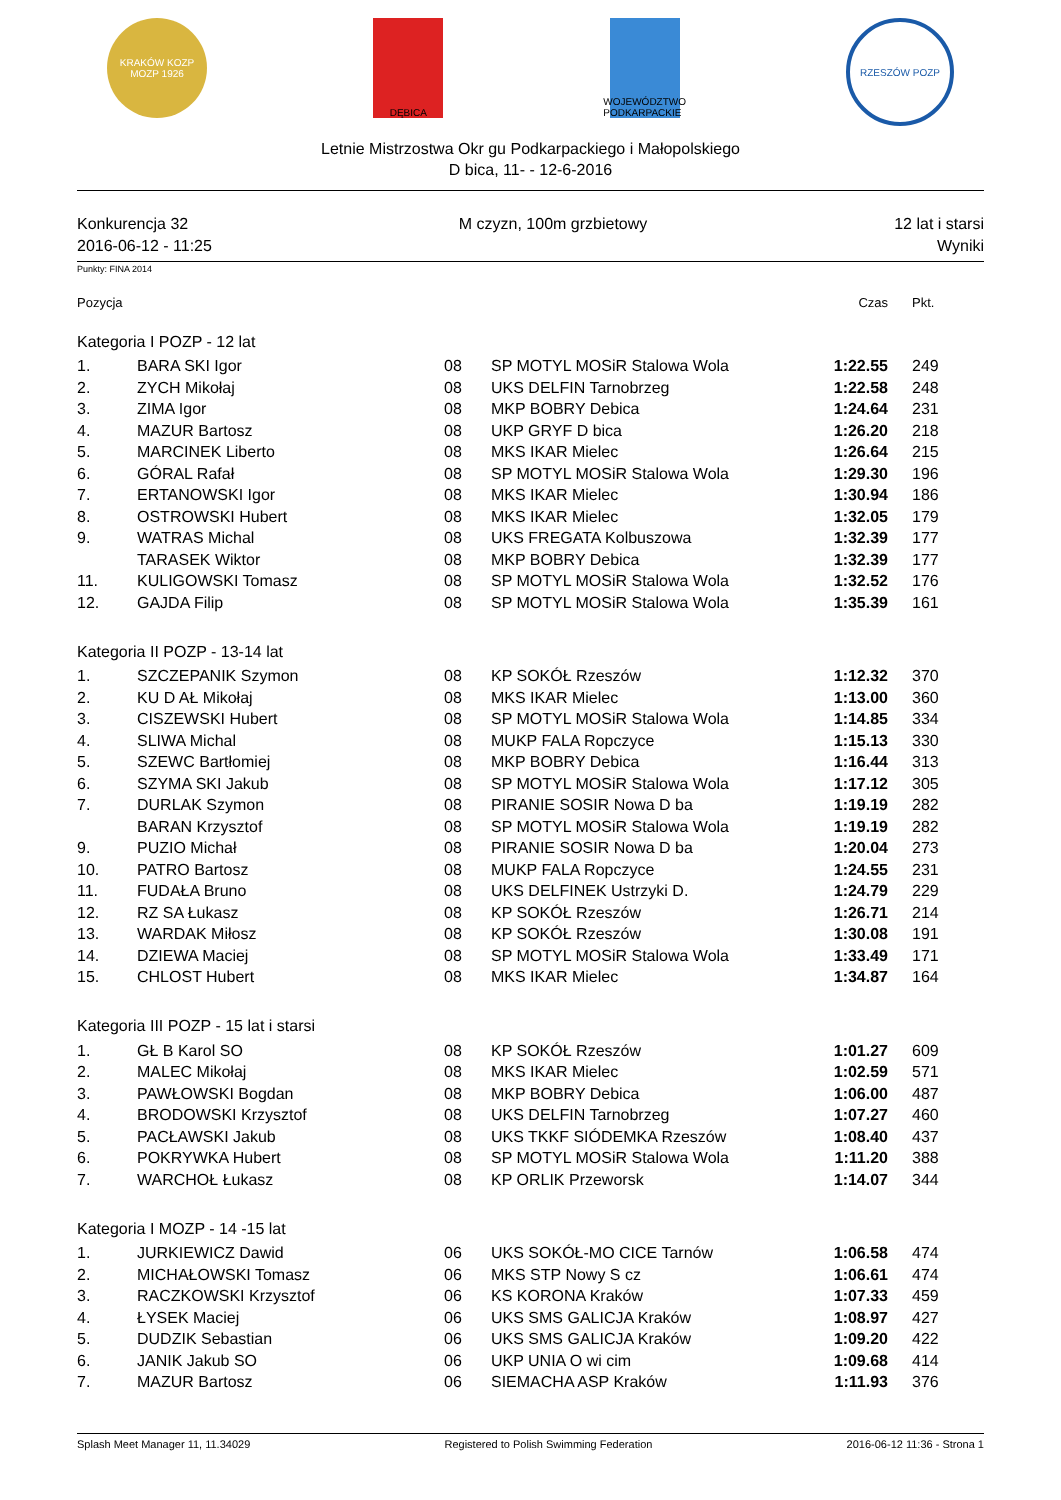KRAKÓW KOZP MOZP 1926
DĘBICA WOJEWÓDZTWO PODKARPACKIE
RZESZÓW POZP
Letnie Mistrzostwa Okr gu Podkarpackiego i Małopolskiego
D bica, 11- - 12-6-2016
Konkurencja 32
2016-06-12 - 11:25
M czyzn, 100m grzbietowy 12 lat i starsi
Wyniki
Punkty: FINA 2014
| Pozycja | | | | Czas | Pkt. |
| Kategoria I POZP - 12 lat | | | | | |
| 1. | BARA SKI Igor | 08 | SP MOTYL MOSiR Stalowa Wola | 1:22.55 | 249 |
| 2. | ZYCH Mikołaj | 08 | UKS DELFIN Tarnobrzeg | 1:22.58 | 248 |
| 3. | ZIMA Igor | 08 | MKP BOBRY Debica | 1:24.64 | 231 |
| 4. | MAZUR Bartosz | 08 | UKP GRYF D bica | 1:26.20 | 218 |
| 5. | MARCINEK Liberto | 08 | MKS IKAR Mielec | 1:26.64 | 215 |
| 6. | GÓRAL Rafał | 08 | SP MOTYL MOSiR Stalowa Wola | 1:29.30 | 196 |
| 7. | ERTANOWSKI Igor | 08 | MKS IKAR Mielec | 1:30.94 | 186 |
| 8. | OSTROWSKI Hubert | 08 | MKS IKAR Mielec | 1:32.05 | 179 |
| 9. | WATRAS Michal | 08 | UKS FREGATA Kolbuszowa | 1:32.39 | 177 |
| | TARASEK Wiktor | 08 | MKP BOBRY Debica | 1:32.39 | 177 |
| 11. | KULIGOWSKI Tomasz | 08 | SP MOTYL MOSiR Stalowa Wola | 1:32.52 | 176 |
| 12. | GAJDA Filip | 08 | SP MOTYL MOSiR Stalowa Wola | 1:35.39 | 161 |
| Kategoria II POZP - 13-14 lat | | | | | |
| 1. | SZCZEPANIK Szymon | 08 | KP SOKÓŁ Rzeszów | 1:12.32 | 370 |
| 2. | KU D AŁ Mikołaj | 08 | MKS IKAR Mielec | 1:13.00 | 360 |
| 3. | CISZEWSKI Hubert | 08 | SP MOTYL MOSiR Stalowa Wola | 1:14.85 | 334 |
| 4. | SLIWA Michal | 08 | MUKP FALA Ropczyce | 1:15.13 | 330 |
| 5. | SZEWC Bartłomiej | 08 | MKP BOBRY Debica | 1:16.44 | 313 |
| 6. | SZYMA SKI Jakub | 08 | SP MOTYL MOSiR Stalowa Wola | 1:17.12 | 305 |
| 7. | DURLAK Szymon | 08 | PIRANIE SOSIR Nowa D ba | 1:19.19 | 282 |
| | BARAN Krzysztof | 08 | SP MOTYL MOSiR Stalowa Wola | 1:19.19 | 282 |
| 9. | PUZIO Michał | 08 | PIRANIE SOSIR Nowa D ba | 1:20.04 | 273 |
| 10. | PATRO Bartosz | 08 | MUKP FALA Ropczyce | 1:24.55 | 231 |
| 11. | FUDAŁA Bruno | 08 | UKS DELFINEK Ustrzyki D. | 1:24.79 | 229 |
| 12. | RZ SA Łukasz | 08 | KP SOKÓŁ Rzeszów | 1:26.71 | 214 |
| 13. | WARDAK Miłosz | 08 | KP SOKÓŁ Rzeszów | 1:30.08 | 191 |
| 14. | DZIEWA Maciej | 08 | SP MOTYL MOSiR Stalowa Wola | 1:33.49 | 171 |
| 15. | CHLOST Hubert | 08 | MKS IKAR Mielec | 1:34.87 | 164 |
| Kategoria III POZP - 15 lat i starsi | | | | | |
| 1. | GŁ B Karol SO | 08 | KP SOKÓŁ Rzeszów | 1:01.27 | 609 |
| 2. | MALEC Mikołaj | 08 | MKS IKAR Mielec | 1:02.59 | 571 |
| 3. | PAWŁOWSKI Bogdan | 08 | MKP BOBRY Debica | 1:06.00 | 487 |
| 4. | BRODOWSKI Krzysztof | 08 | UKS DELFIN Tarnobrzeg | 1:07.27 | 460 |
| 5. | PACŁAWSKI Jakub | 08 | UKS TKKF SIÓDEMKA Rzeszów | 1:08.40 | 437 |
| 6. | POKRYWKA Hubert | 08 | SP MOTYL MOSiR Stalowa Wola | 1:11.20 | 388 |
| 7. | WARCHOŁ Łukasz | 08 | KP ORLIK Przeworsk | 1:14.07 | 344 |
| Kategoria I MOZP - 14 -15 lat | | | | | |
| 1. | JURKIEWICZ Dawid | 06 | UKS SOKÓŁ-MO CICE Tarnów | 1:06.58 | 474 |
| 2. | MICHAŁOWSKI Tomasz | 06 | MKS STP Nowy S cz | 1:06.61 | 474 |
| 3. | RACZKOWSKI Krzysztof | 06 | KS KORONA Kraków | 1:07.33 | 459 |
| 4. | ŁYSEK Maciej | 06 | UKS SMS GALICJA Kraków | 1:08.97 | 427 |
| 5. | DUDZIK Sebastian | 06 | UKS SMS GALICJA Kraków | 1:09.20 | 422 |
| 6. | JANIK Jakub SO | 06 | UKP UNIA O wi cim | 1:09.68 | 414 |
| 7. | MAZUR Bartosz | 06 | SIEMACHA ASP Kraków | 1:11.93 | 376 |
Splash Meet Manager 11, 11.34029
Registered to Polish Swimming Federation
2016-06-12 11:36 - Strona 1